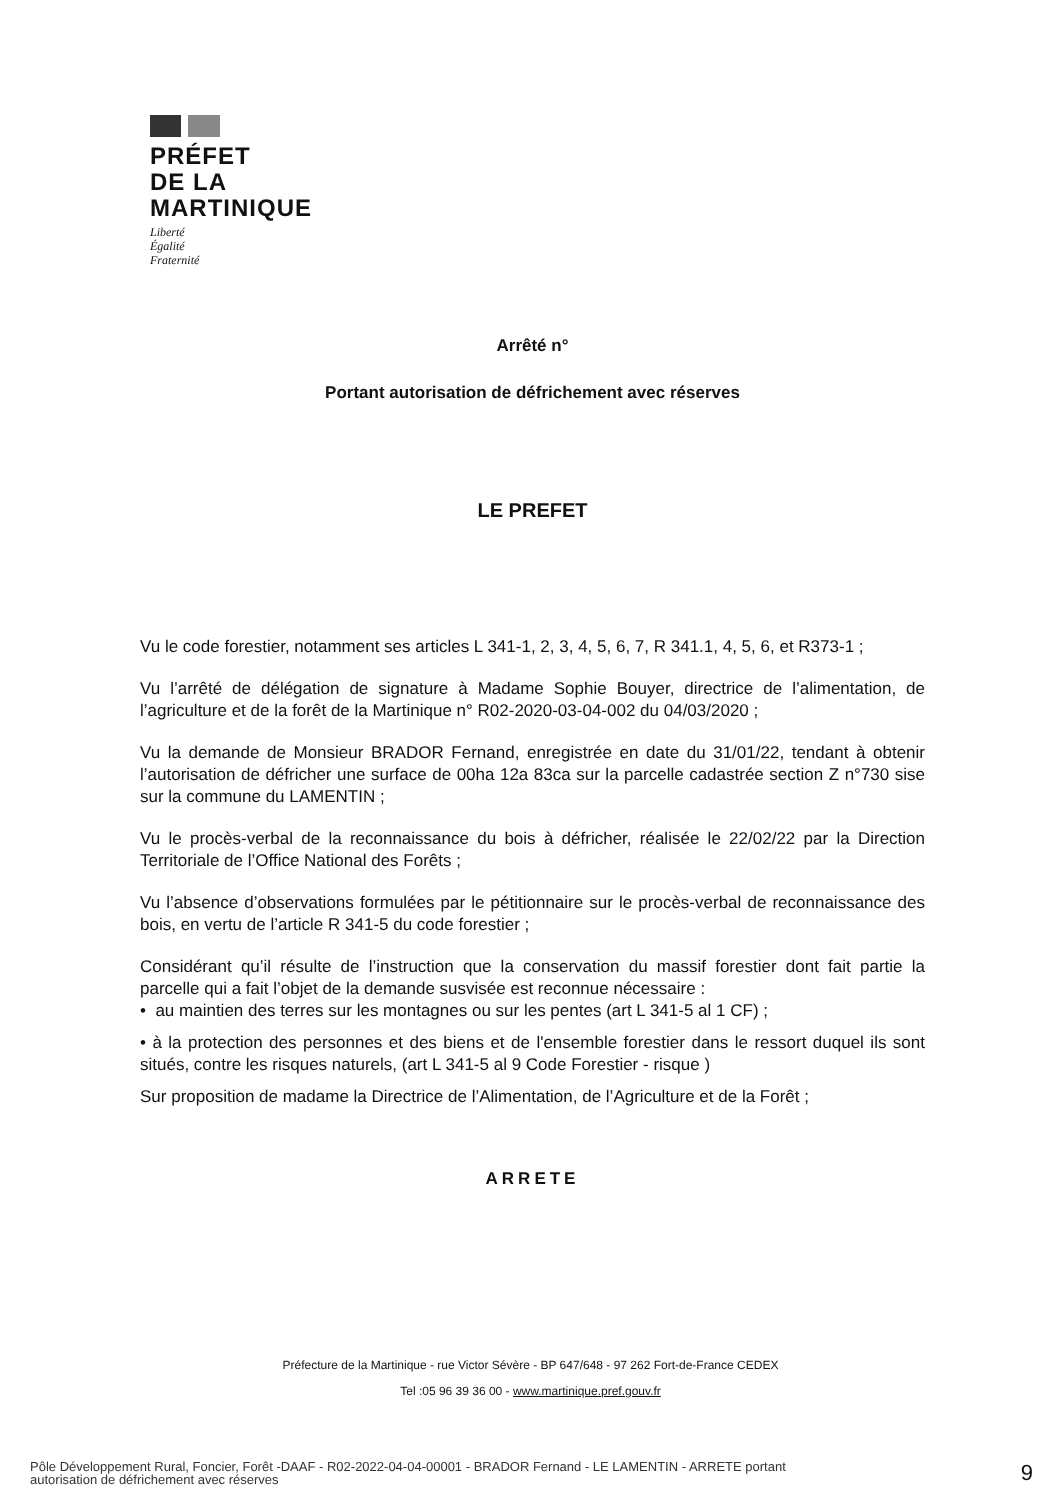PRÉFET
DE LA
MARTINIQUE
Liberté
Égalité
Fraternité
Arrêté n°
Portant autorisation de défrichement avec réserves
LE PREFET
Vu le code forestier, notamment ses articles L 341-1, 2, 3, 4, 5, 6, 7, R 341.1, 4, 5, 6, et R373-1 ;
Vu l’arrêté de délégation de signature à Madame Sophie Bouyer, directrice de l’alimentation, de l’agriculture et de la forêt de la Martinique n° R02-2020-03-04-002 du 04/03/2020 ;
Vu la demande de Monsieur BRADOR Fernand, enregistrée en date du 31/01/22, tendant à obtenir l’autorisation de défricher une surface de 00ha 12a 83ca sur la parcelle cadastrée section Z n°730 sise sur la commune du LAMENTIN ;
Vu le procès-verbal de la reconnaissance du bois à défricher, réalisée le 22/02/22 par la Direction Territoriale de l’Office National des Forêts ;
Vu l’absence d’observations formulées par le pétitionnaire sur le procès-verbal de reconnaissance des bois, en vertu de l’article R 341-5 du code forestier ;
Considérant qu’il résulte de l’instruction que la conservation du massif forestier dont fait partie la parcelle qui a fait l’objet de la demande susvisée est reconnue nécessaire :
• au maintien des terres sur les montagnes ou sur les pentes (art L 341-5 al 1 CF) ;
• à la protection des personnes et des biens et de l'ensemble forestier dans le ressort duquel ils sont situés, contre les risques naturels, (art L 341-5 al 9 Code Forestier - risque )
Sur proposition de madame la Directrice de l’Alimentation, de l’Agriculture et de la Forêt ;
ARRETE
Préfecture de la Martinique - rue Victor Sévère - BP 647/648 - 97 262 Fort-de-France CEDEX
Tel :05 96 39 36 00 - www.martinique.pref.gouv.fr
Pôle Développement Rural, Foncier, Forêt -DAAF - R02-2022-04-04-00001 - BRADOR Fernand - LE LAMENTIN - ARRETE portant
autorisation de défrichement avec réserves
9